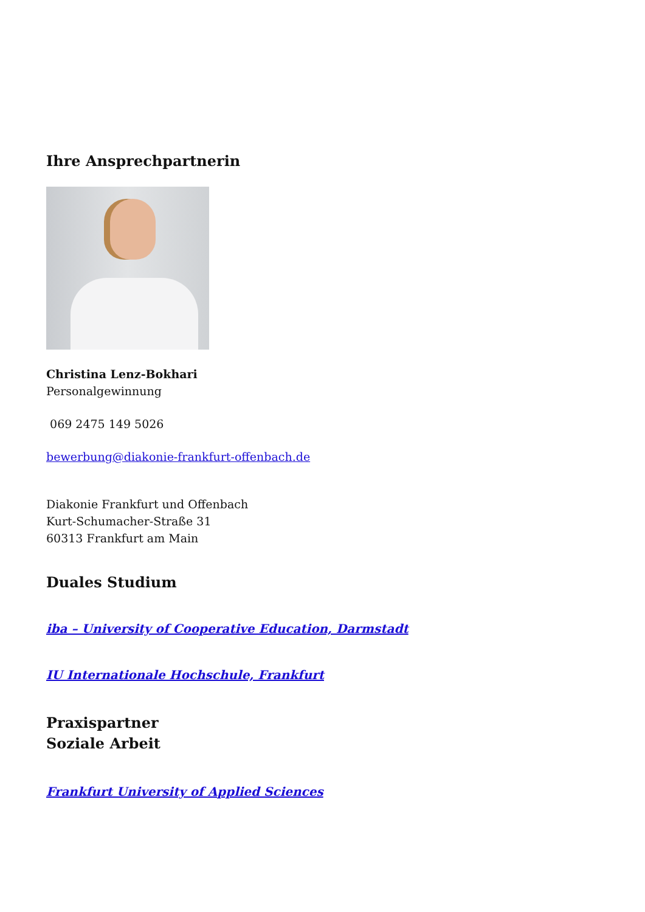Ihre Ansprechpartnerin
Christina Lenz-Bokhari
Personalgewinnung
069 2475 149 5026
bewerbung@diakonie-frankfurt-offenbach.de
Diakonie Frankfurt und Offenbach
Kurt-Schumacher-Straße 31
60313 Frankfurt am Main
Duales Studium
iba – University of Cooperative Education, Darmstadt
IU Internationale Hochschule, Frankfurt
Praxispartner
Soziale Arbeit
Frankfurt University of Applied Sciences